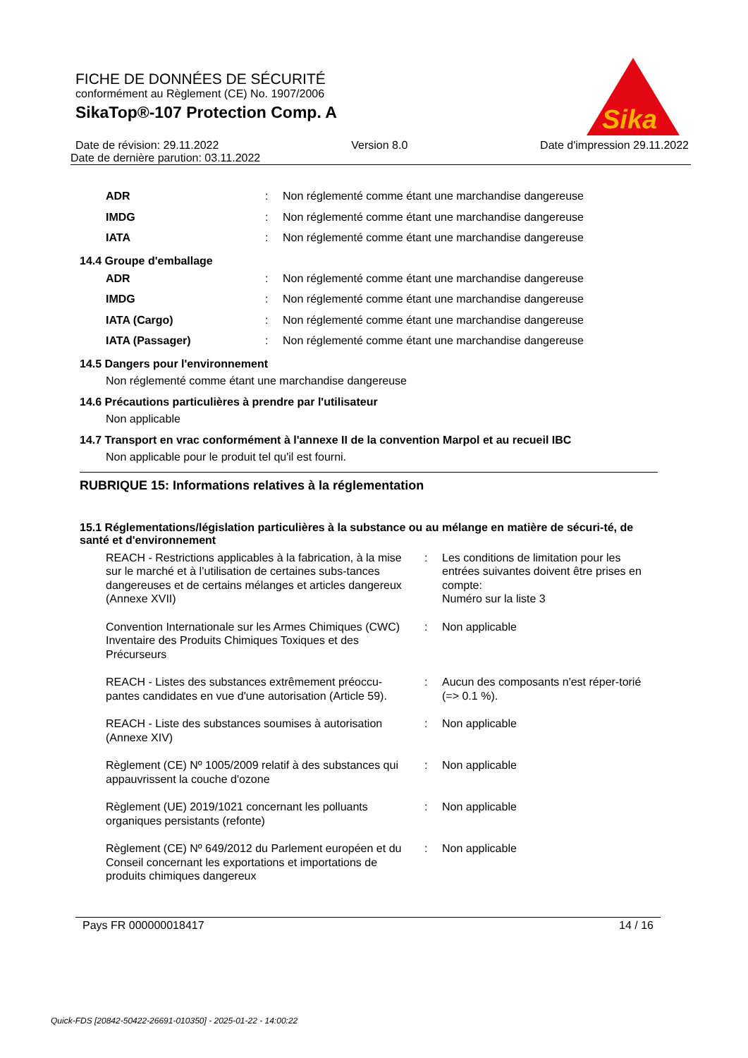Sika
®
FICHE DE DONNÉES DE SÉCURITÉ
conformément au Règlement (CE) No. 1907/2006
SikaTop®-107 Protection Comp. A
Date de révision: 29.11.2022 Version 8.0 Date d'impression 29.11.2022
Date de dernière parution: 03.11.2022
| ADR | : | Non réglementé comme étant une marchandise dangereuse |
| IMDG | : | Non réglementé comme étant une marchandise dangereuse |
| IATA | : | Non réglementé comme étant une marchandise dangereuse |
14.4 Groupe d'emballage
| ADR | : | Non réglementé comme étant une marchandise dangereuse |
| IMDG | : | Non réglementé comme étant une marchandise dangereuse |
| IATA (Cargo) | : | Non réglementé comme étant une marchandise dangereuse |
| IATA (Passager) | : | Non réglementé comme étant une marchandise dangereuse |
14.5 Dangers pour l'environnement
Non réglementé comme étant une marchandise dangereuse
14.6 Précautions particulières à prendre par l'utilisateur
Non applicable
14.7 Transport en vrac conformément à l'annexe II de la convention Marpol et au recueil IBC
Non applicable pour le produit tel qu'il est fourni.
RUBRIQUE 15: Informations relatives à la réglementation
15.1 Réglementations/législation particulières à la substance ou au mélange en matière de sécuri-té, de santé et d'environnement
| REACH - Restrictions applicables à la fabrication, à la mise sur le marché et à l’utilisation de certaines subs-tances dangereuses et de certains mélanges et articles dangereux (Annexe XVII) | : | Les conditions de limitation pour les entrées suivantes doivent être prises en compte: Numéro sur la liste 3 |
| Convention Internationale sur les Armes Chimiques (CWC) Inventaire des Produits Chimiques Toxiques et des Précurseurs | : | Non applicable |
| REACH - Listes des substances extrêmement préoccu-pantes candidates en vue d'une autorisation (Article 59). | : | Aucun des composants n'est réper-torié (=> 0.1 %). |
| REACH - Liste des substances soumises à autorisation (Annexe XIV) | : | Non applicable |
| Règlement (CE) Nº 1005/2009 relatif à des substances qui appauvrissent la couche d'ozone | : | Non applicable |
| Règlement (UE) 2019/1021 concernant les polluants organiques persistants (refonte) | : | Non applicable |
| Règlement (CE) Nº 649/2012 du Parlement européen et du Conseil concernant les exportations et importations de produits chimiques dangereux | : | Non applicable |
Pays FR 000000018417 14 / 16
Quick-FDS [20842-50422-26691-010350] - 2025-01-22 - 14:00:22